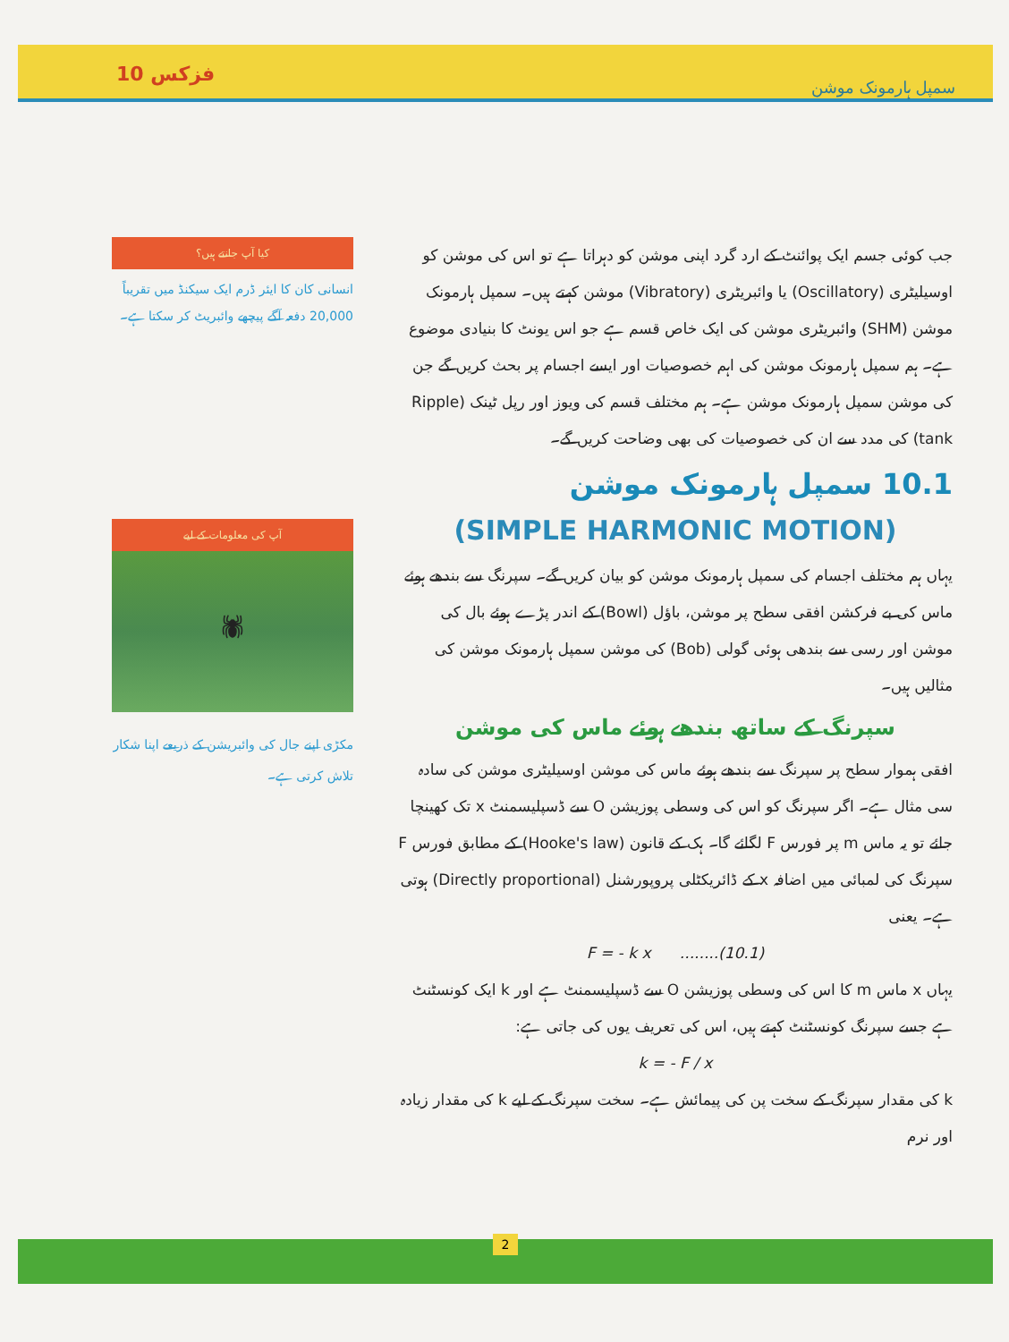فزکس 10 سمپل ہارمونک موشن
جب کوئی جسم ایک پوائنٹ کے ارد گرد اپنی موشن کو دہراتا ہے تو اس کی موشن کو اوسیلیٹری (Oscillatory) یا وائبریٹری (Vibratory) موشن کہتے ہیں۔ سمپل ہارمونک موشن (SHM) وائبریٹری موشن کی ایک خاص قسم ہے جو اس یونٹ کا بنیادی موضوع ہے۔ ہم سمپل ہارمونک موشن کی اہم خصوصیات اور ایسے اجسام پر بحث کریں گے جن کی موشن سمپل ہارمونک موشن ہے۔ ہم مختلف قسم کی ویوز اور رپل ٹینک (Ripple tank) کی مدد سے ان کی خصوصیات کی بھی وضاحت کریں گے۔
10.1 سمپل ہارمونک موشن
(SIMPLE HARMONIC MOTION)
یہاں ہم مختلف اجسام کی سمپل ہارمونک موشن کو بیان کریں گے۔ سپرنگ سے بندھے ہوئے ماس کی بے فرکشن افقی سطح پر موشن، باؤل (Bowl) کے اندر پڑے ہوئے بال کی موشن اور رسی سے بندھی ہوئی گولی (Bob) کی موشن سمپل ہارمونک موشن کی مثالیں ہیں۔
سپرنگ کے ساتھ بندھے ہوئے ماس کی موشن
افقی ہموار سطح پر سپرنگ سے بندھے ہوئے ماس کی موشن اوسیلیٹری موشن کی سادہ سی مثال ہے۔ اگر سپرنگ کو اس کی وسطی پوزیشن O سے ڈسپلیسمنٹ x تک کھینچا جائے تو یہ ماس m پر فورس F لگائے گا۔ ہک کے قانون (Hooke's law) کے مطابق فورس F سپرنگ کی لمبائی میں اضافہ x کے ڈائریکٹلی پروپورشنل (Directly proportional) ہوتی ہے۔ یعنی
F = - k x ........(10.1)
یہاں x ماس m کا اس کی وسطی پوزیشن O سے ڈسپلیسمنٹ ہے اور k ایک کونسٹنٹ ہے جسے سپرنگ کونسٹنٹ کہتے ہیں، اس کی تعریف یوں کی جاتی ہے:
k = - F / x
k کی مقدار سپرنگ کے سخت پن کی پیمائش ہے۔ سخت سپرنگ کے لیے k کی مقدار زیادہ اور نرم
کیا آپ جانتے ہیں؟
انسانی کان کا ایئر ڈرم ایک سیکنڈ میں تقریباً 20,000 دفعہ آگے پیچھے وائبریٹ کر سکتا ہے۔
آپ کی معلومات کے لیے
🕷
مکڑی اپنے جال کی وائبریشن کے ذریعے اپنا شکار تلاش کرتی ہے۔
2